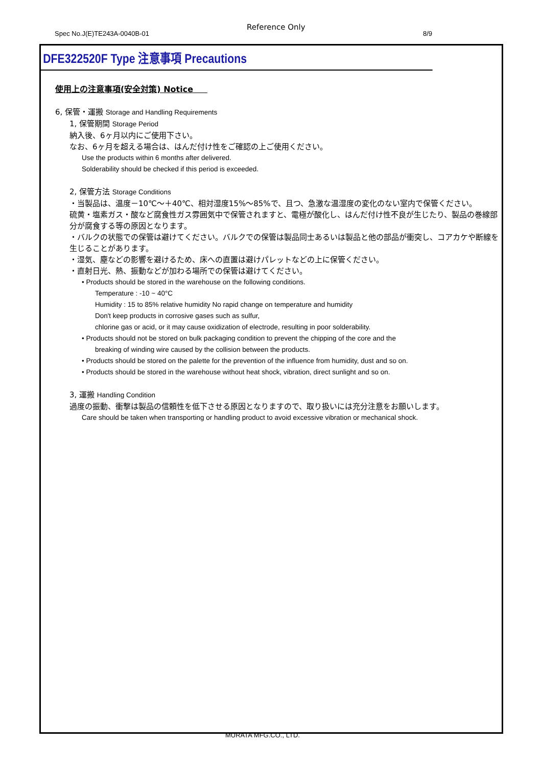Spec No.J(E)TE243A-0040B-01
Reference Only
8/9
DFE322520F Type 注意事項 Precautions
使用上の注意事項(安全対策) Notice
6, 保管・運搬 Storage and Handling Requirements
1, 保管期間 Storage Period
納入後、6ヶ月以内にご使用下さい。
なお、6ヶ月を超える場合は、はんだ付け性をご確認の上ご使用ください。
Use the products within 6 months after delivered.
Solderability should be checked if this period is exceeded.
2, 保管方法 Storage Conditions
・当製品は、温度－10℃～＋40℃、相対湿度15%～85%で、且つ、急激な温湿度の変化のない室内で保管ください。
硫黄・塩素ガス・酸など腐食性ガス雰囲気中で保管されますと、電極が酸化し、はんだ付け性不良が生じたり、製品の巻線部分が腐食する等の原因となります。
・バルクの状態での保管は避けてください。バルクでの保管は製品同士あるいは製品と他の部品が衝突し、コアカケや断線を生じることがあります。
・湿気、塵などの影響を避けるため、床への直置は避けパレットなどの上に保管ください。
・直射日光、熱、振動などが加わる場所での保管は避けてください。
• Products should be stored in the warehouse on the following conditions.
Temperature : -10 ~ 40°C
Humidity : 15 to 85% relative humidity No rapid change on temperature and humidity
Don't keep products in corrosive gases such as sulfur,
chlorine gas or acid, or it may cause oxidization of electrode, resulting in poor solderability.
• Products should not be stored on bulk packaging condition to prevent the chipping of the core and the
breaking of winding wire caused by the collision between the products.
• Products should be stored on the palette for the prevention of the influence from humidity, dust and so on.
• Products should be stored in the warehouse without heat shock, vibration, direct sunlight and so on.
3, 運搬 Handling Condition
過度の振動、衝撃は製品の信頼性を低下させる原因となりますので、取り扱いには充分注意をお願いします。
Care should be taken when transporting or handling product to avoid excessive vibration or mechanical shock.
MURATA MFG.CO., LTD.